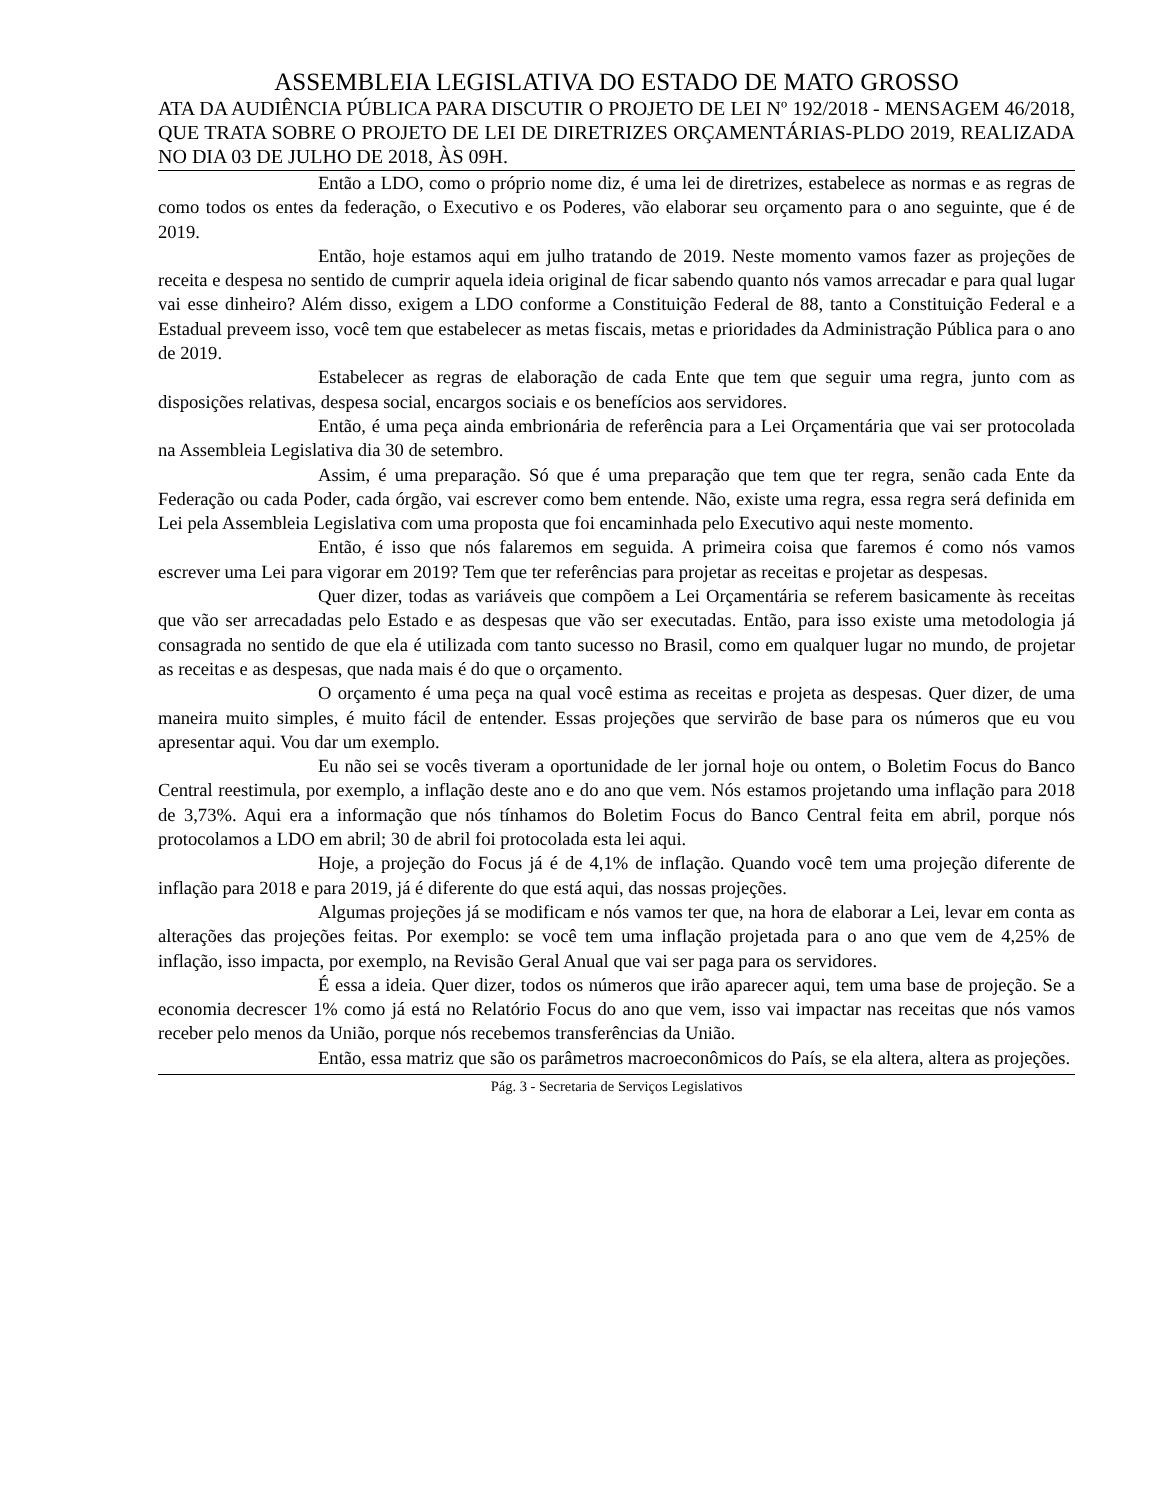ASSEMBLEIA LEGISLATIVA DO ESTADO DE MATO GROSSO
ATA DA AUDIÊNCIA PÚBLICA PARA DISCUTIR O PROJETO DE LEI Nº 192/2018 - MENSAGEM 46/2018, QUE TRATA SOBRE O PROJETO DE LEI DE DIRETRIZES ORÇAMENTÁRIAS-PLDO 2019, REALIZADA NO DIA 03 DE JULHO DE 2018, ÀS 09H.
Então a LDO, como o próprio nome diz, é uma lei de diretrizes, estabelece as normas e as regras de como todos os entes da federação, o Executivo e os Poderes, vão elaborar seu orçamento para o ano seguinte, que é de 2019.
Então, hoje estamos aqui em julho tratando de 2019. Neste momento vamos fazer as projeções de receita e despesa no sentido de cumprir aquela ideia original de ficar sabendo quanto nós vamos arrecadar e para qual lugar vai esse dinheiro? Além disso, exigem a LDO conforme a Constituição Federal de 88, tanto a Constituição Federal e a Estadual preveem isso, você tem que estabelecer as metas fiscais, metas e prioridades da Administração Pública para o ano de 2019.
Estabelecer as regras de elaboração de cada Ente que tem que seguir uma regra, junto com as disposições relativas, despesa social, encargos sociais e os benefícios aos servidores.
Então, é uma peça ainda embrionária de referência para a Lei Orçamentária que vai ser protocolada na Assembleia Legislativa dia 30 de setembro.
Assim, é uma preparação. Só que é uma preparação que tem que ter regra, senão cada Ente da Federação ou cada Poder, cada órgão, vai escrever como bem entende. Não, existe uma regra, essa regra será definida em Lei pela Assembleia Legislativa com uma proposta que foi encaminhada pelo Executivo aqui neste momento.
Então, é isso que nós falaremos em seguida. A primeira coisa que faremos é como nós vamos escrever uma Lei para vigorar em 2019? Tem que ter referências para projetar as receitas e projetar as despesas.
Quer dizer, todas as variáveis que compõem a Lei Orçamentária se referem basicamente às receitas que vão ser arrecadadas pelo Estado e as despesas que vão ser executadas. Então, para isso existe uma metodologia já consagrada no sentido de que ela é utilizada com tanto sucesso no Brasil, como em qualquer lugar no mundo, de projetar as receitas e as despesas, que nada mais é do que o orçamento.
O orçamento é uma peça na qual você estima as receitas e projeta as despesas. Quer dizer, de uma maneira muito simples, é muito fácil de entender. Essas projeções que servirão de base para os números que eu vou apresentar aqui. Vou dar um exemplo.
Eu não sei se vocês tiveram a oportunidade de ler jornal hoje ou ontem, o Boletim Focus do Banco Central reestimula, por exemplo, a inflação deste ano e do ano que vem. Nós estamos projetando uma inflação para 2018 de 3,73%. Aqui era a informação que nós tínhamos do Boletim Focus do Banco Central feita em abril, porque nós protocolamos a LDO em abril; 30 de abril foi protocolada esta lei aqui.
Hoje, a projeção do Focus já é de 4,1% de inflação. Quando você tem uma projeção diferente de inflação para 2018 e para 2019, já é diferente do que está aqui, das nossas projeções.
Algumas projeções já se modificam e nós vamos ter que, na hora de elaborar a Lei, levar em conta as alterações das projeções feitas. Por exemplo: se você tem uma inflação projetada para o ano que vem de 4,25% de inflação, isso impacta, por exemplo, na Revisão Geral Anual que vai ser paga para os servidores.
É essa a ideia. Quer dizer, todos os números que irão aparecer aqui, tem uma base de projeção. Se a economia decrescer 1% como já está no Relatório Focus do ano que vem, isso vai impactar nas receitas que nós vamos receber pelo menos da União, porque nós recebemos transferências da União.
Então, essa matriz que são os parâmetros macroeconômicos do País, se ela altera, altera as projeções.
Pág. 3 - Secretaria de Serviços Legislativos